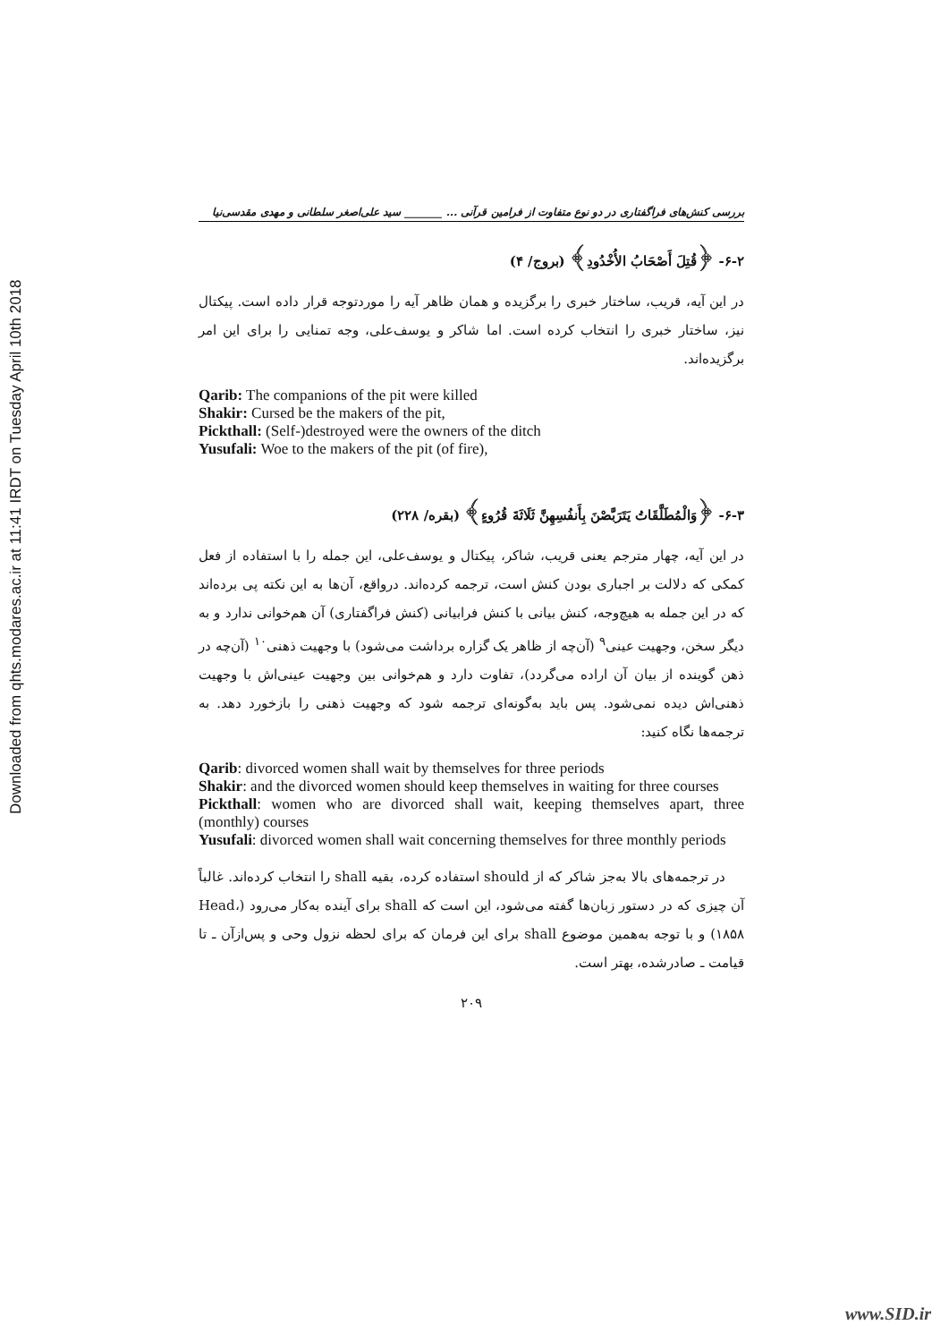Downloaded from qhts.modares.ac.ir at 11:41 IRDT on Tuesday April 10th 2018
بررسی کنش‌های فراگفتاری در دو نوع متفاوت از فرامین قرآنی ... _______ سید علی‌اصغر سلطانی و مهدی مقدسی‌نیا
۶-۲- ﴿قُتِلَ أَصْحَابُ الأُخْدُودِ﴾ (بروج/ ۴)
در این آیه، قریب، ساختار خبری را برگزیده و همان ظاهر آیه را موردتوجه قرار داده است. پیکتال نیز، ساختار خبری را انتخاب کرده است. اما شاکر و یوسف‌علی، وجه تمنایی را برای این امر برگزیده‌اند.
Qarib: The companions of the pit were killed
Shakir: Cursed be the makers of the pit,
Pickthall: (Self-)destroyed were the owners of the ditch
Yusufali: Woe to the makers of the pit (of fire),
۶-۳- ﴿وَالْمُطَلَّقَاتُ يَتَرَبَّصْنَ بِأَنفُسِهِنَّ ثَلَاثَةَ قُرُوءٍ﴾ (بقره/ ۲۲۸)
در این آیه، چهار مترجم یعنی قریب، شاکر، پیکتال و یوسف‌علی، این جمله را با استفاده از فعل کمکی که دلالت بر اجباری بودن کنش است، ترجمه کرده‌اند. درواقع، آن‌ها به این نکته پی برده‌اند که در این جمله به هیچ‌وجه، کنش بیانی با کنش فرابیانی (کنش فراگفتاری) آن هم‌خوانی ندارد و به دیگر سخن، وجهیت عینی<sup>۹</sup> (آن‌چه از ظاهر یک گزاره برداشت می‌شود) با وجهیت ذهنی<sup>۱۰</sup> (آن‌چه در ذهن گوینده از بیان آن اراده می‌گردد)، تفاوت دارد و هم‌خوانی بین وجهیت عینی‌اش با وجهیت ذهنی‌اش دیده نمی‌شود. پس باید به‌گونه‌ای ترجمه شود که وجهیت ذهنی را بازخورد دهد. به ترجمه‌ها نگاه کنید:
Qarib: divorced women shall wait by themselves for three periods
Shakir: and the divorced women should keep themselves in waiting for three courses
Pickthall: women who are divorced shall wait, keeping themselves apart, three (monthly) courses
Yusufali: divorced women shall wait concerning themselves for three monthly periods
در ترجمه‌های بالا به‌جز شاکر که از should استفاده کرده، بقیه shall را انتخاب کرده‌اند. غالباً آن چیزی که در دستور زبان‌ها گفته می‌شود، این است که shall برای آینده به‌کار می‌رود (Head، ۱۸۵۸) و با توجه به‌همین موضوع shall برای این فرمان که برای لحظه نزول وحی و پس‌ازآن ـ تا قیامت ـ صادرشده، بهتر است.
۲۰۹
www.SID.ir